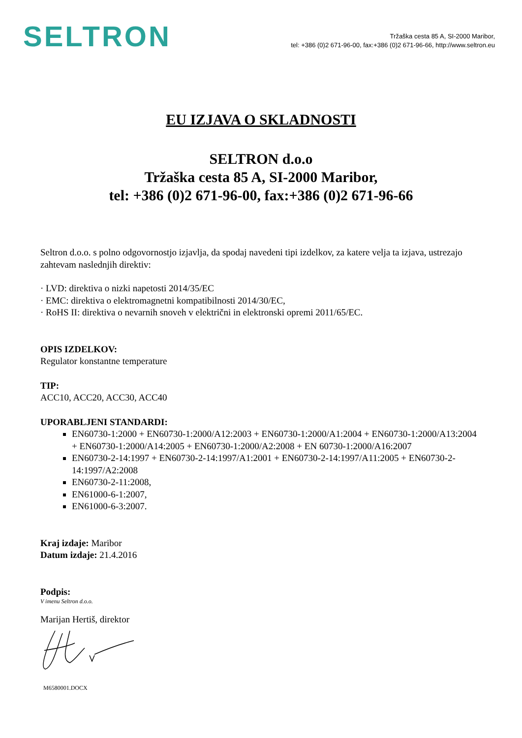SELTRON
Tržaška cesta 85 A, SI-2000 Maribor,
tel: +386 (0)2 671-96-00, fax:+386 (0)2 671-96-66, http://www.seltron.eu
EU IZJAVA O SKLADNOSTI
SELTRON d.o.o
Tržaška cesta 85 A, SI-2000 Maribor,
tel: +386 (0)2 671-96-00, fax:+386 (0)2 671-96-66
Seltron d.o.o. s polno odgovornostjo izjavlja, da spodaj navedeni tipi izdelkov, za katere velja ta izjava, ustrezajo zahtevam naslednjih direktiv:
· LVD: direktiva o nizki napetosti 2014/35/EC
· EMC: direktiva o elektromagnetni kompatibilnosti 2014/30/EC,
· RoHS II: direktiva o nevarnih snoveh v električni in elektronski opremi 2011/65/EC.
OPIS IZDELKOV:
Regulator konstantne temperature
TIP:
ACC10, ACC20, ACC30, ACC40
UPORABLJENI STANDARDI:
EN60730-1:2000 + EN60730-1:2000/A12:2003 + EN60730-1:2000/A1:2004 + EN60730-1:2000/A13:2004 + EN60730-1:2000/A14:2005 + EN60730-1:2000/A2:2008 + EN 60730-1:2000/A16:2007
EN60730-2-14:1997 + EN60730-2-14:1997/A1:2001 + EN60730-2-14:1997/A11:2005 + EN60730-2-14:1997/A2:2008
EN60730-2-11:2008,
EN61000-6-1:2007,
EN61000-6-3:2007.
Kraj izdaje: Maribor
Datum izdaje: 21.4.2016
Podpis:
V imenu Seltron d.o.o.
Marijan Hertiš, direktor
M6580001.DOCX